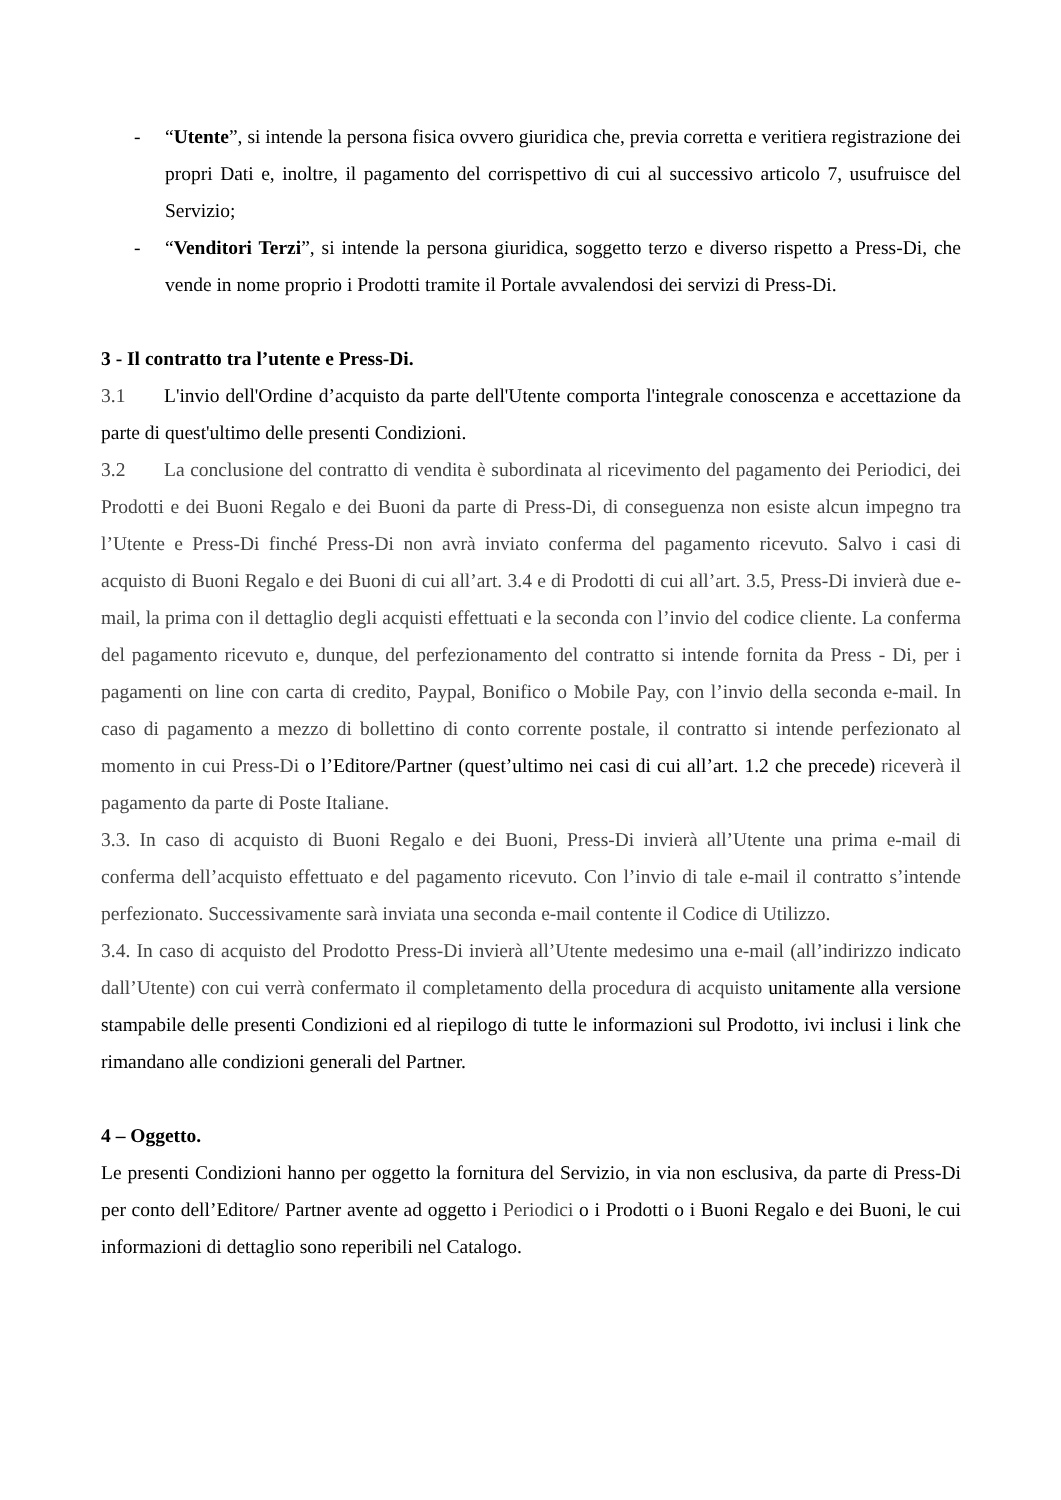- “Utente”, si intende la persona fisica ovvero giuridica che, previa corretta e veritiera registrazione dei propri Dati e, inoltre, il pagamento del corrispettivo di cui al successivo articolo 7, usufruisce del Servizio;
- “Venditori Terzi”, si intende la persona giuridica, soggetto terzo e diverso rispetto a Press-Di, che vende in nome proprio i Prodotti tramite il Portale avvalendosi dei servizi di Press-Di.
3 - Il contratto tra l’utente e Press-Di.
3.1 L'invio dell'Ordine d’acquisto da parte dell'Utente comporta l'integrale conoscenza e accettazione da parte di quest'ultimo delle presenti Condizioni.
3.2 La conclusione del contratto di vendita è subordinata al ricevimento del pagamento dei Periodici, dei Prodotti e dei Buoni Regalo e dei Buoni da parte di Press-Di, di conseguenza non esiste alcun impegno tra l’Utente e Press-Di finché Press-Di non avrà inviato conferma del pagamento ricevuto. Salvo i casi di acquisto di Buoni Regalo e dei Buoni di cui all’art. 3.4 e di Prodotti di cui all’art. 3.5, Press-Di invierà due e-mail, la prima con il dettaglio degli acquisti effettuati e la seconda con l’invio del codice cliente. La conferma del pagamento ricevuto e, dunque, del perfezionamento del contratto si intende fornita da Press - Di, per i pagamenti on line con carta di credito, Paypal, Bonifico o Mobile Pay, con l’invio della seconda e-mail. In caso di pagamento a mezzo di bollettino di conto corrente postale, il contratto si intende perfezionato al momento in cui Press-Di o l’Editore/Partner (quest’ultimo nei casi di cui all’art. 1.2 che precede) riceverà il pagamento da parte di Poste Italiane.
3.3. In caso di acquisto di Buoni Regalo e dei Buoni, Press-Di invierà all’Utente una prima e-mail di conferma dell’acquisto effettuato e del pagamento ricevuto. Con l’invio di tale e-mail il contratto s’intende perfezionato. Successivamente sarà inviata una seconda e-mail contente il Codice di Utilizzo.
3.4. In caso di acquisto del Prodotto Press-Di invierà all’Utente medesimo una e-mail (all’indirizzo indicato dall’Utente) con cui verrà confermato il completamento della procedura di acquisto unitamente alla versione stampabile delle presenti Condizioni ed al riepilogo di tutte le informazioni sul Prodotto, ivi inclusi i link che rimandano alle condizioni generali del Partner.
4 – Oggetto.
Le presenti Condizioni hanno per oggetto la fornitura del Servizio, in via non esclusiva, da parte di Press-Di per conto dell’Editore/ Partner avente ad oggetto i Periodici o i Prodotti o i Buoni Regalo e dei Buoni, le cui informazioni di dettaglio sono reperibili nel Catalogo.